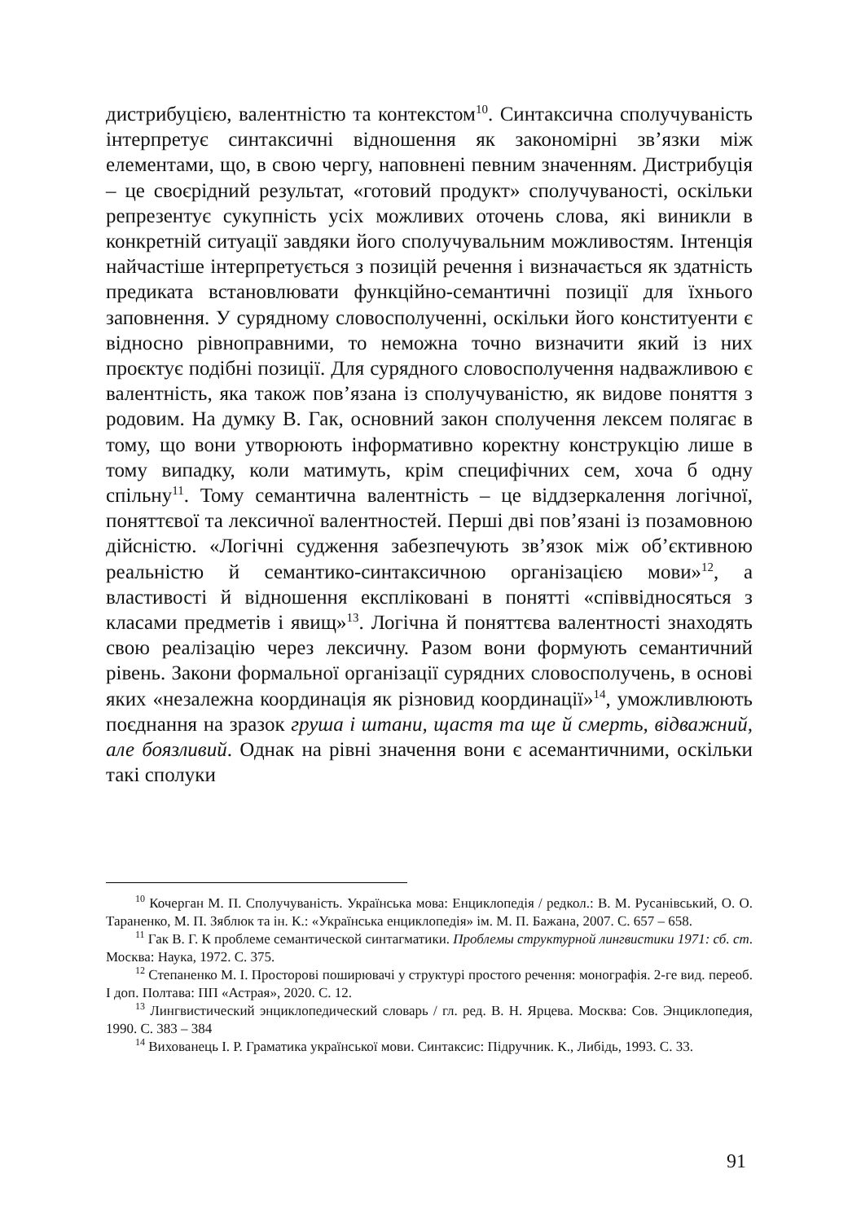дистрибуцією, валентністю та контекстом<sup>10</sup>. Синтаксична сполучуваність інтерпретує синтаксичні відношення як закономірні зв’язки між елементами, що, в свою чергу, наповнені певним значенням. Дистрибуція – це своєрідний результат, «готовий продукт» сполучуваності, оскільки репрезентує сукупність усіх можливих оточень слова, які виникли в конкретній ситуації завдяки його сполучувальним можливостям. Інтенція найчастіше інтерпретується з позицій речення і визначається як здатність предиката встановлювати функційно-семантичні позиції для їхнього заповнення. У сурядному словосполученні, оскільки його конституенти є відносно рівноправними, то неможна точно визначити який із них проєктує подібні позиції. Для сурядного словосполучення надважливою є валентність, яка також пов’язана із сполучуваністю, як видове поняття з родовим. На думку В. Гак, основний закон сполучення лексем полягає в тому, що вони утворюють інформативно коректну конструкцію лише в тому випадку, коли матимуть, крім специфічних сем, хоча б одну спільну<sup>11</sup>. Тому семантична валентність – це віддзеркалення логічної, поняттєвої та лексичної валентностей. Перші дві пов’язані із позамовною дійсністю. «Логічні судження забезпечують зв’язок між об’єктивною реальністю й семантико-синтаксичною організацією мови»<sup>12</sup>, а властивості й відношення експліковані в понятті «співвідносяться з класами предметів і явищ»<sup>13</sup>. Логічна й поняттєва валентності знаходять свою реалізацію через лексичну. Разом вони формують семантичний рівень. Закони формальної організації сурядних словосполучень, в основі яких «незалежна координація як різновид координації»<sup>14</sup>, уможливлюють поєднання на зразок груша і штани, щастя та ще й смерть, відважний, але боязливий. Однак на рівні значення вони є асемантичними, оскільки такі сполуки
<sup>10</sup> Кочерган М. П. Сполучуваність. Українська мова: Енциклопедія / редкол.: В. М. Русанівський, О. О. Тараненко, М. П. Зяблюк та ін. К.: «Українська енциклопедія» ім. М. П. Бажана, 2007. С. 657 – 658.
<sup>11</sup> Гак В. Г. К проблеме семантической синтагматики. Проблемы структурной лингвистики 1971: сб. ст. Москва: Наука, 1972. С. 375.
<sup>12</sup> Степаненко М. І. Просторові поширювачі у структурі простого речення: монографія. 2-ге вид. переоб. І доп. Полтава: ПП «Астрая», 2020. С. 12.
<sup>13</sup> Лингвистический энциклопедический словарь / гл. ред. В. Н. Ярцева. Москва: Сов. Энциклопедия, 1990. С. 383 – 384
<sup>14</sup> Вихованець І. Р. Граматика української мови. Синтаксис: Підручник. К., Либідь, 1993. С. 33.
91